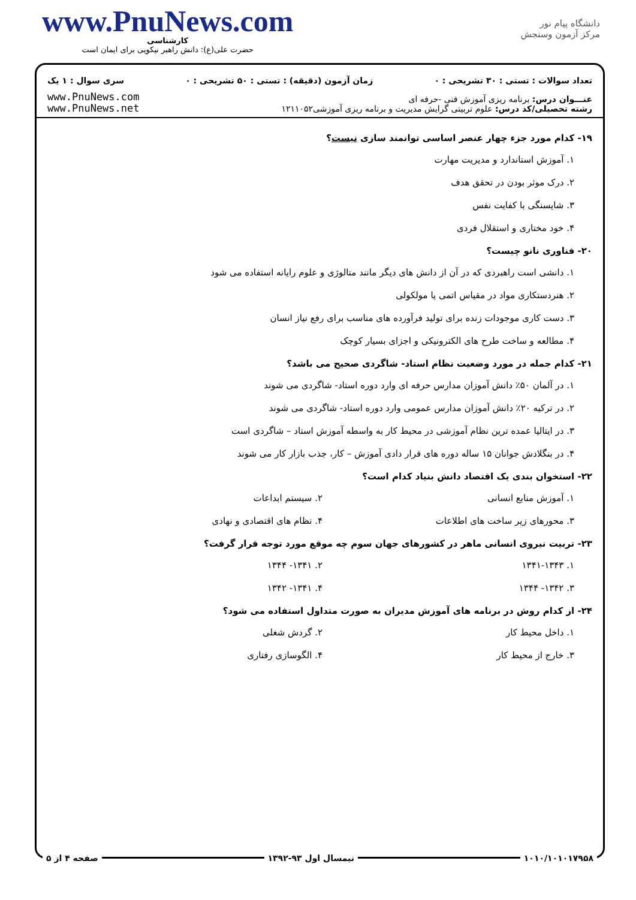www.PnuNews.com
کارشناسی
حضرت علی(ع): دانش راهبر نیکویی برای ایمان است
دانشگاه پیام نور
مرکز آزمون وسنجش
تعداد سوالات : تستی : ۳۰ تشریحی : ۰ زمان آزمون (دقیقه) : تستی : ۵۰ تشریحی : ۰ سری سوال : ۱ یک
عنـــوان درس: برنامه ریزی آموزش فنی -حرفه ای
رشته تحصیلی/کد درس: علوم تربیتی گرایش مدیریت و برنامه ریزی آموزشی۱۲۱۱۰۵۲
www.PnuNews.com
www.PnuNews.net
۱۹- کدام مورد جزء چهار عنصر اساسی توانمند سازی نیست؟
۱. آموزش استاندارد و مدیریت مهارت
۲. درک موثر بودن در تحقق هدف
۳. شایسنگی با کفایت نفس
۴. خود مختاری و استقلال فردی
۲۰- فناوری نانو چیست؟
۱. دانشی است راهبردی که در آن از دانش های دیگر مانند متالوژی و علوم رایانه استفاده می شود
۲. هنردستکاری مواد در مقیاس اتمی یا مولکولی
۳. دست کاری موجودات زنده برای تولید فرآورده های مناسب برای رفع نیاز انسان
۴. مطالعه و ساخت طرح های الکترونیکی و اجزای بسیار کوچک
۲۱- کدام جمله در مورد وضعیت نظام استاد- شاگردی صحیح می باشد؟
۱. در آلمان ۵۰٪ دانش آموزان مدارس حرفه ای وارد دوره استاد- شاگردی می شوند
۲. در ترکیه ۲۰٪ دانش آموزان مدارس عمومی وارد دوره استاد- شاگردی می شوند
۳. در ایتالیا عمده ترین نظام آموزشی در محیط کار به واسطه آموزش استاد – شاگردی است
۴. در بنگلادش جوانان ۱۵ ساله دوره های قرار دادی آموزش – کار، جذب بازار کار می شوند
۲۲- استخوان بندی یک اقتصاد دانش بنیاد کدام است؟
۱. آموزش منابع انسانی ۲. سیستم ابداعات
۳. محورهای زیر ساخت های اطلاعات ۴. نظام های اقتصادی و نهادی
۲۳- تربیت نیروی انسانی ماهر در کشورهای جهان سوم چه موقع مورد توجه قرار گرفت؟
۱. ۱۳۴۱-۱۳۴۳ ۲. ۱۳۴۱- ۱۳۴۴
۳. ۱۳۴۲- ۱۳۴۴ ۴. ۱۳۴۱- ۱۳۴۲
۲۴- از کدام روش در برنامه های آموزش مدیران به صورت متداول استفاده می شود؟
۱. داخل محیط کار ۲. گردش شغلی
۳. خارج از محیط کار ۴. الگوسازی رفتاری
۱۰۱۰/۱۰۱۰۱۷۹۵۸ نیمسال اول ۹۳-۱۳۹۲ صفحه ۴ از ۵